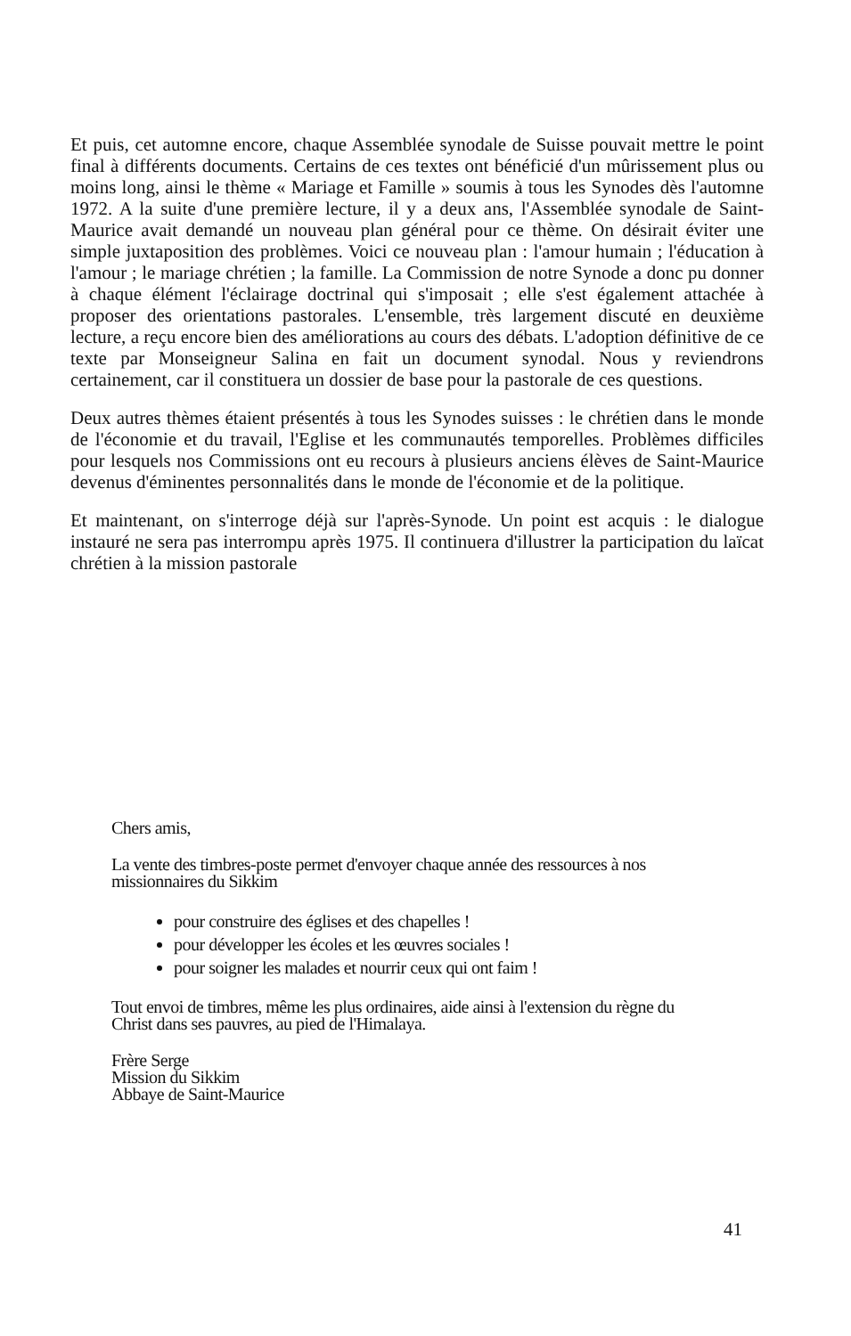Et puis, cet automne encore, chaque Assemblée synodale de Suisse pouvait mettre le point final à différents documents. Certains de ces textes ont bénéficié d'un mûrissement plus ou moins long, ainsi le thème « Mariage et Famille » soumis à tous les Synodes dès l'automne 1972. A la suite d'une première lecture, il y a deux ans, l'Assemblée synodale de Saint-Maurice avait demandé un nouveau plan général pour ce thème. On désirait éviter une simple juxtaposition des problèmes. Voici ce nouveau plan : l'amour humain ; l'éducation à l'amour ; le mariage chrétien ; la famille. La Commission de notre Synode a donc pu donner à chaque élément l'éclairage doctrinal qui s'imposait ; elle s'est également attachée à proposer des orientations pastorales. L'ensemble, très largement discuté en deuxième lecture, a reçu encore bien des améliorations au cours des débats. L'adoption définitive de ce texte par Monseigneur Salina en fait un document synodal. Nous y reviendrons certainement, car il constituera un dossier de base pour la pastorale de ces questions.
Deux autres thèmes étaient présentés à tous les Synodes suisses : le chrétien dans le monde de l'économie et du travail, l'Eglise et les communautés temporelles. Problèmes difficiles pour lesquels nos Commissions ont eu recours à plusieurs anciens élèves de Saint-Maurice devenus d'éminentes personnalités dans le monde de l'économie et de la politique.
Et maintenant, on s'interroge déjà sur l'après-Synode. Un point est acquis : le dialogue instauré ne sera pas interrompu après 1975. Il continuera d'illustrer la participation du laïcat chrétien à la mission pastorale
Chers amis,
La vente des timbres-poste permet d'envoyer chaque année des ressources à nos missionnaires du Sikkim
pour construire des églises et des chapelles !
pour développer les écoles et les œuvres sociales !
pour soigner les malades et nourrir ceux qui ont faim !
Tout envoi de timbres, même les plus ordinaires, aide ainsi à l'extension du règne du Christ dans ses pauvres, au pied de l'Himalaya.
Frère Serge
Mission du Sikkim
Abbaye de Saint-Maurice
41